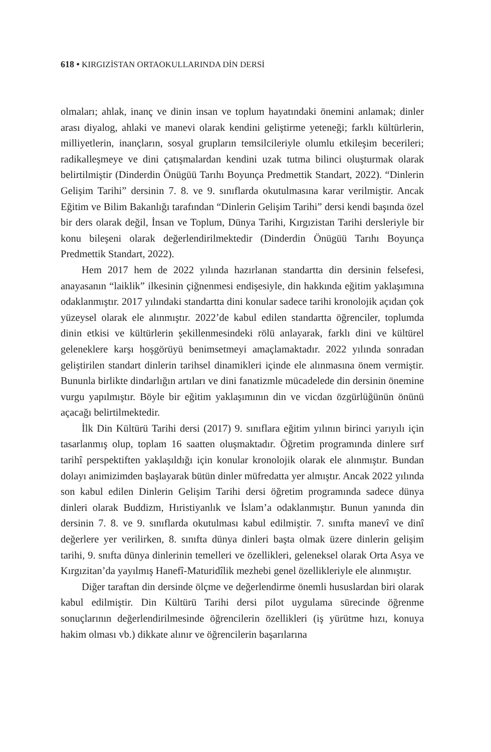618 • KIRGIZİSTAN ORTAOKULLARINDA DİN DERSİ
olmaları; ahlak, inanç ve dinin insan ve toplum hayatındaki önemini anlamak; dinler arası diyalog, ahlaki ve manevi olarak kendini geliştirme yeteneği; farklı kültürlerin, milliyetlerin, inançların, sosyal grupların temsilcileriyle olumlu etkileşim becerileri; radikalleşmeye ve dini çatışmalardan kendini uzak tutma bilinci oluşturmak olarak belirtilmiştir (Dinderdin Önügüü Tarıhı Boyunça Predmettik Standart, 2022). “Dinlerin Gelişim Tarihi” dersinin 7. 8. ve 9. sınıflarda okutulmasına karar verilmiştir. Ancak Eğitim ve Bilim Bakanlığı tarafından “Dinlerin Gelişim Tarihi” dersi kendi başında özel bir ders olarak değil, İnsan ve Toplum, Dünya Tarihi, Kırgızistan Tarihi dersleriyle bir konu bileşeni olarak değerlendirilmektedir (Dinderdin Önügüü Tarıhı Boyunça Predmettik Standart, 2022).
Hem 2017 hem de 2022 yılında hazırlanan standartta din dersinin felsefesi, anayasanın “laiklik” ilkesinin çiğnenmesi endişesiyle, din hakkında eğitim yaklaşımına odaklanmıştır. 2017 yılındaki standartta dini konular sadece tarihi kronolojik açıdan çok yüzeysel olarak ele alınmıştır. 2022’de kabul edilen standartta öğrenciler, toplumda dinin etkisi ve kültürlerin şekillenmesindeki rölü anlayarak, farklı dini ve kültürel geleneklere karşı hoşgörüyü benimsetmeyi amaçlamaktadır. 2022 yılında sonradan geliştirilen standart dinlerin tarihsel dinamikleri içinde ele alınmasına önem vermiştir. Bununla birlikte dindarlığın artıları ve dini fanatizmle mücadelede din dersinin önemine vurgu yapılmıştır. Böyle bir eğitim yaklaşımının din ve vicdan özgürlüğünün önünü açacağı belirtilmektedir.
İlk Din Kültürü Tarihi dersi (2017) 9. sınıflara eğitim yılının birinci yarıyılı için tasarlanmış olup, toplam 16 saatten oluşmaktadır. Öğretim programında dinlere sırf tarihî perspektiften yaklaşıldığı için konular kronolojik olarak ele alınmıştır. Bundan dolayı animizimden başlayarak bütün dinler müfredatta yer almıştır. Ancak 2022 yılında son kabul edilen Dinlerin Gelişim Tarihi dersi öğretim programında sadece dünya dinleri olarak Buddizm, Hıristiyanlık ve İslam’a odaklanmıştır. Bunun yanında din dersinin 7. 8. ve 9. sınıflarda okutulması kabul edilmiştir. 7. sınıfta manevî ve dinî değerlere yer verilirken, 8. sınıfta dünya dinleri başta olmak üzere dinlerin gelişim tarihi, 9. snıfta dünya dinlerinin temelleri ve özellikleri, geleneksel olarak Orta Asya ve Kırgızitan’da yayılmış Hanefî-Maturidîlik mezhebi genel özellikleriyle ele alınmıştır.
Diğer taraftan din dersinde ölçme ve değerlendirme önemli hususlardan biri olarak kabul edilmiştir. Din Kültürü Tarihi dersi pilot uygulama sürecinde öğrenme sonuçlarının değerlendirilmesinde öğrencilerin özellikleri (iş yürütme hızı, konuya hakim olması vb.) dikkate alınır ve öğrencilerin başarılarına